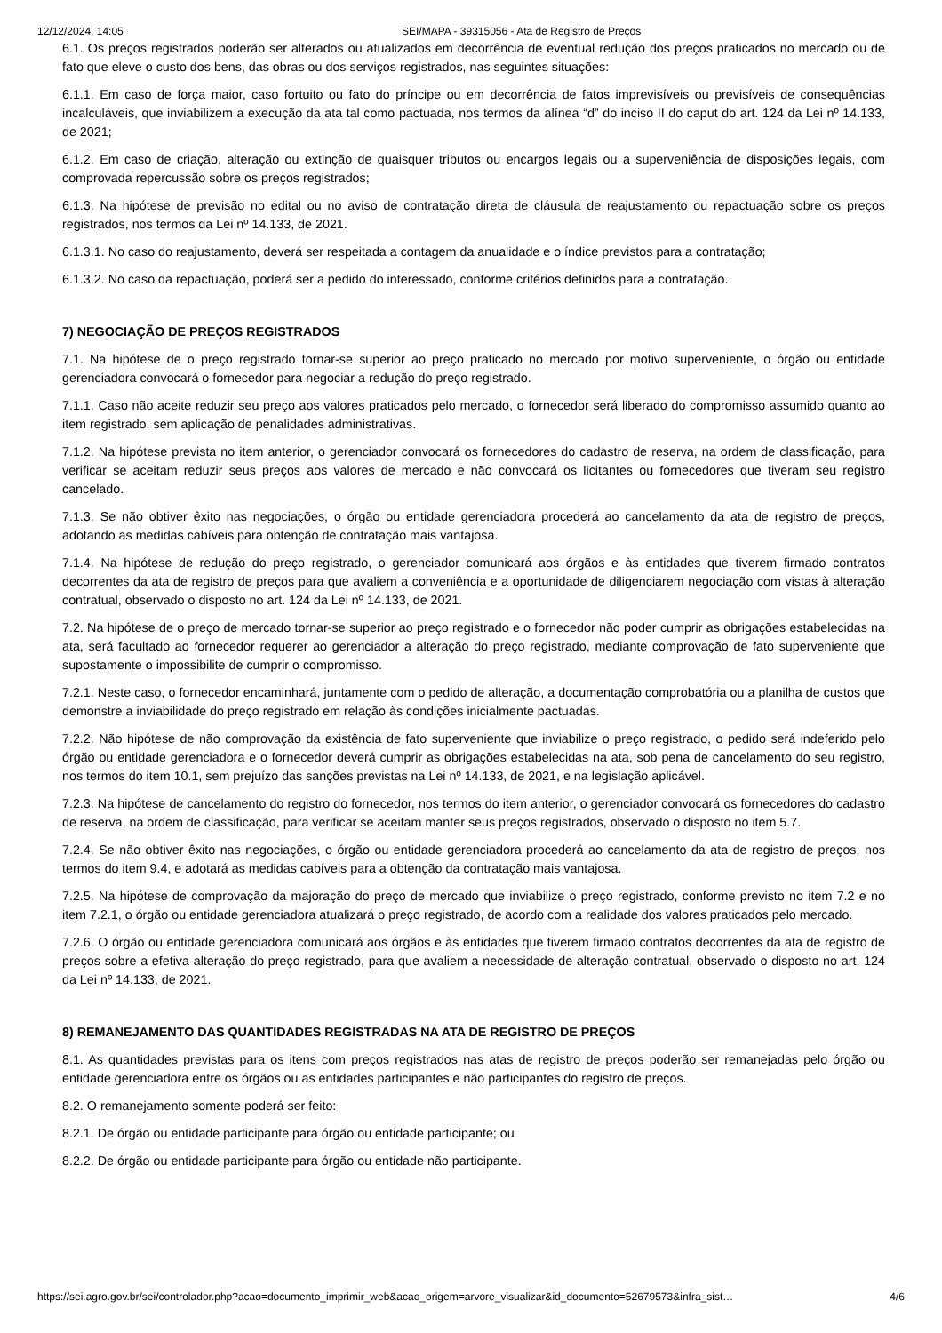12/12/2024, 14:05 SEI/MAPA - 39315056 - Ata de Registro de Preços
6.1. Os preços registrados poderão ser alterados ou atualizados em decorrência de eventual redução dos preços praticados no mercado ou de fato que eleve o custo dos bens, das obras ou dos serviços registrados, nas seguintes situações:
6.1.1. Em caso de força maior, caso fortuito ou fato do príncipe ou em decorrência de fatos imprevisíveis ou previsíveis de consequências incalculáveis, que inviabilizem a execução da ata tal como pactuada, nos termos da alínea “d” do inciso II do caput do art. 124 da Lei nº 14.133, de 2021;
6.1.2. Em caso de criação, alteração ou extinção de quaisquer tributos ou encargos legais ou a superveniência de disposições legais, com comprovada repercussão sobre os preços registrados;
6.1.3. Na hipótese de previsão no edital ou no aviso de contratação direta de cláusula de reajustamento ou repactuação sobre os preços registrados, nos termos da Lei nº 14.133, de 2021.
6.1.3.1. No caso do reajustamento, deverá ser respeitada a contagem da anualidade e o índice previstos para a contratação;
6.1.3.2. No caso da repactuação, poderá ser a pedido do interessado, conforme critérios definidos para a contratação.
7) NEGOCIAÇÃO DE PREÇOS REGISTRADOS
7.1. Na hipótese de o preço registrado tornar-se superior ao preço praticado no mercado por motivo superveniente, o órgão ou entidade gerenciadora convocará o fornecedor para negociar a redução do preço registrado.
7.1.1. Caso não aceite reduzir seu preço aos valores praticados pelo mercado, o fornecedor será liberado do compromisso assumido quanto ao item registrado, sem aplicação de penalidades administrativas.
7.1.2. Na hipótese prevista no item anterior, o gerenciador convocará os fornecedores do cadastro de reserva, na ordem de classificação, para verificar se aceitam reduzir seus preços aos valores de mercado e não convocará os licitantes ou fornecedores que tiveram seu registro cancelado.
7.1.3. Se não obtiver êxito nas negociações, o órgão ou entidade gerenciadora procederá ao cancelamento da ata de registro de preços, adotando as medidas cabíveis para obtenção de contratação mais vantajosa.
7.1.4. Na hipótese de redução do preço registrado, o gerenciador comunicará aos órgãos e às entidades que tiverem firmado contratos decorrentes da ata de registro de preços para que avaliem a conveniência e a oportunidade de diligenciarem negociação com vistas à alteração contratual, observado o disposto no art. 124 da Lei nº 14.133, de 2021.
7.2. Na hipótese de o preço de mercado tornar-se superior ao preço registrado e o fornecedor não poder cumprir as obrigações estabelecidas na ata, será facultado ao fornecedor requerer ao gerenciador a alteração do preço registrado, mediante comprovação de fato superveniente que supostamente o impossibilite de cumprir o compromisso.
7.2.1. Neste caso, o fornecedor encaminhará, juntamente com o pedido de alteração, a documentação comprobatória ou a planilha de custos que demonstre a inviabilidade do preço registrado em relação às condições inicialmente pactuadas.
7.2.2. Não hipótese de não comprovação da existência de fato superveniente que inviabilize o preço registrado, o pedido será indeferido pelo órgão ou entidade gerenciadora e o fornecedor deverá cumprir as obrigações estabelecidas na ata, sob pena de cancelamento do seu registro, nos termos do item 10.1, sem prejuízo das sanções previstas na Lei nº 14.133, de 2021, e na legislação aplicável.
7.2.3. Na hipótese de cancelamento do registro do fornecedor, nos termos do item anterior, o gerenciador convocará os fornecedores do cadastro de reserva, na ordem de classificação, para verificar se aceitam manter seus preços registrados, observado o disposto no item 5.7.
7.2.4. Se não obtiver êxito nas negociações, o órgão ou entidade gerenciadora procederá ao cancelamento da ata de registro de preços, nos termos do item 9.4, e adotará as medidas cabíveis para a obtenção da contratação mais vantajosa.
7.2.5. Na hipótese de comprovação da majoração do preço de mercado que inviabilize o preço registrado, conforme previsto no item 7.2 e no item 7.2.1, o órgão ou entidade gerenciadora atualizará o preço registrado, de acordo com a realidade dos valores praticados pelo mercado.
7.2.6. O órgão ou entidade gerenciadora comunicará aos órgãos e às entidades que tiverem firmado contratos decorrentes da ata de registro de preços sobre a efetiva alteração do preço registrado, para que avaliem a necessidade de alteração contratual, observado o disposto no art. 124 da Lei nº 14.133, de 2021.
8) REMANEJAMENTO DAS QUANTIDADES REGISTRADAS NA ATA DE REGISTRO DE PREÇOS
8.1. As quantidades previstas para os itens com preços registrados nas atas de registro de preços poderão ser remanejadas pelo órgão ou entidade gerenciadora entre os órgãos ou as entidades participantes e não participantes do registro de preços.
8.2. O remanejamento somente poderá ser feito:
8.2.1. De órgão ou entidade participante para órgão ou entidade participante; ou
8.2.2. De órgão ou entidade participante para órgão ou entidade não participante.
https://sei.agro.gov.br/sei/controlador.php?acao=documento_imprimir_web&acao_origem=arvore_visualizar&id_documento=52679573&infra_sist… 4/6